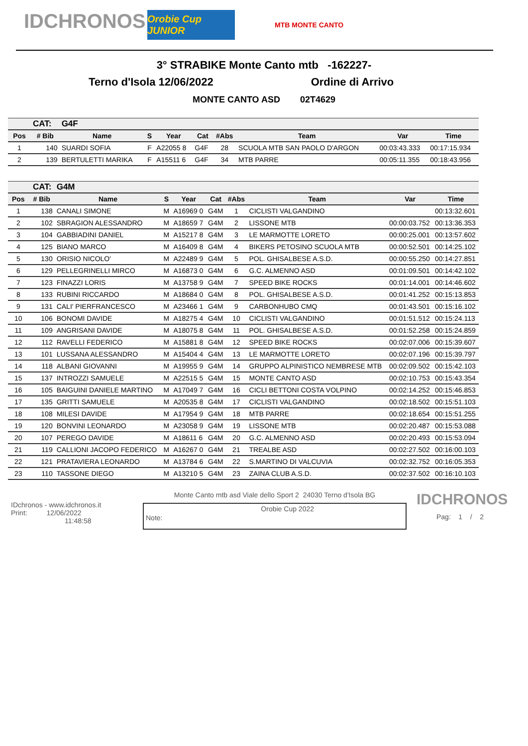IDCHRONOS
Orobie Cup JUNIOR
MTB MONTE CANTO
3° STRABIKE Monte Canto mtb -162227-
Terno d'Isola 12/06/2022 Ordine di Arrivo
MONTE CANTO ASD 02T4629
| CAT: | | G4F | | | | | | | |
| --- | --- | --- | --- | --- | --- | --- | --- | --- | --- |
| Pos | # Bib | Name | S | Year | Cat | #Abs | Team | Var | Time |
| 1 | 140 | SUARDI SOFIA | F | A22055 8 | G4F | 28 | SCUOLA MTB SAN PAOLO D'ARGON | 00:03:43.333 | 00:17:15.934 |
| 2 | 139 | BERTULETTI MARIKA | F | A15511 6 | G4F | 34 | MTB PARRE | 00:05:11.355 | 00:18:43.956 |
| CAT: | | G4M | | | | | | | |
| --- | --- | --- | --- | --- | --- | --- | --- | --- | --- |
| Pos | # Bib | Name | S | Year | Cat | #Abs | Team | Var | Time |
| 1 | 138 | CANALI SIMONE | M | A16969 0 | G4M | 1 | CICLISTI VALGANDINO | | 00:13:32.601 |
| 2 | 102 | SBRAGION ALESSANDRO | M | A18659 7 | G4M | 2 | LISSONE MTB | 00:00:03.752 | 00:13:36.353 |
| 3 | 104 | GABBIADINI DANIEL | M | A15217 8 | G4M | 3 | LE MARMOTTE LORETO | 00:00:25.001 | 00:13:57.602 |
| 4 | 125 | BIANO MARCO | M | A16409 8 | G4M | 4 | BIKERS PETOSINO SCUOLA MTB | 00:00:52.501 | 00:14:25.102 |
| 5 | 130 | ORISIO NICOLO' | M | A22489 9 | G4M | 5 | POL. GHISALBESE A.S.D. | 00:00:55.250 | 00:14:27.851 |
| 6 | 129 | PELLEGRINELLI MIRCO | M | A16873 0 | G4M | 6 | G.C. ALMENNO ASD | 00:01:09.501 | 00:14:42.102 |
| 7 | 123 | FINAZZI LORIS | M | A13758 9 | G4M | 7 | SPEED BIKE ROCKS | 00:01:14.001 | 00:14:46.602 |
| 8 | 133 | RUBINI RICCARDO | M | A18684 0 | G4M | 8 | POL. GHISALBESE A.S.D. | 00:01:41.252 | 00:15:13.853 |
| 9 | 131 | CALI' PIERFRANCESCO | M | A23466 1 | G4M | 9 | CARBONHUBO CMQ | 00:01:43.501 | 00:15:16.102 |
| 10 | 106 | BONOMI DAVIDE | M | A18275 4 | G4M | 10 | CICLISTI VALGANDINO | 00:01:51.512 | 00:15:24.113 |
| 11 | 109 | ANGRISANI DAVIDE | M | A18075 8 | G4M | 11 | POL. GHISALBESE A.S.D. | 00:01:52.258 | 00:15:24.859 |
| 12 | 112 | RAVELLI FEDERICO | M | A15881 8 | G4M | 12 | SPEED BIKE ROCKS | 00:02:07.006 | 00:15:39.607 |
| 13 | 101 | LUSSANA ALESSANDRO | M | A15404 4 | G4M | 13 | LE MARMOTTE LORETO | 00:02:07.196 | 00:15:39.797 |
| 14 | 118 | ALBANI GIOVANNI | M | A19955 9 | G4M | 14 | GRUPPO ALPINISTICO NEMBRESE MTB | 00:02:09.502 | 00:15:42.103 |
| 15 | 137 | INTROZZI SAMUELE | M | A22515 5 | G4M | 15 | MONTE CANTO ASD | 00:02:10.753 | 00:15:43.354 |
| 16 | 105 | BAIGUINI DANIELE MARTINO | M | A17049 7 | G4M | 16 | CICLI BETTONI COSTA VOLPINO | 00:02:14.252 | 00:15:46.853 |
| 17 | 135 | GRITTI SAMUELE | M | A20535 8 | G4M | 17 | CICLISTI VALGANDINO | 00:02:18.502 | 00:15:51.103 |
| 18 | 108 | MILESI DAVIDE | M | A17954 9 | G4M | 18 | MTB PARRE | 00:02:18.654 | 00:15:51.255 |
| 19 | 120 | BONVINI LEONARDO | M | A23058 9 | G4M | 19 | LISSONE MTB | 00:02:20.487 | 00:15:53.088 |
| 20 | 107 | PEREGO DAVIDE | M | A18611 6 | G4M | 20 | G.C. ALMENNO ASD | 00:02:20.493 | 00:15:53.094 |
| 21 | 119 | CALLIONI JACOPO FEDERICO | M | A16267 0 | G4M | 21 | TREALBE ASD | 00:02:27.502 | 00:16:00.103 |
| 22 | 121 | PRATAVIERA LEONARDO | M | A13784 6 | G4M | 22 | S.MARTINO DI VALCUVIA | 00:02:32.752 | 00:16:05.353 |
| 23 | 110 | TASSONE DIEGO | M | A13210 5 | G4M | 23 | ZAINA CLUB A.S.D. | 00:02:37.502 | 00:16:10.103 |
IDchronos - www.idchronos.it
Print: 12/06/2022
11:48:58
Monte Canto mtb asd Viale dello Sport 2 24030 Terno d'Isola BG
Note: Orobie Cup 2022
IDCHRONOS
Pag: 1 / 2